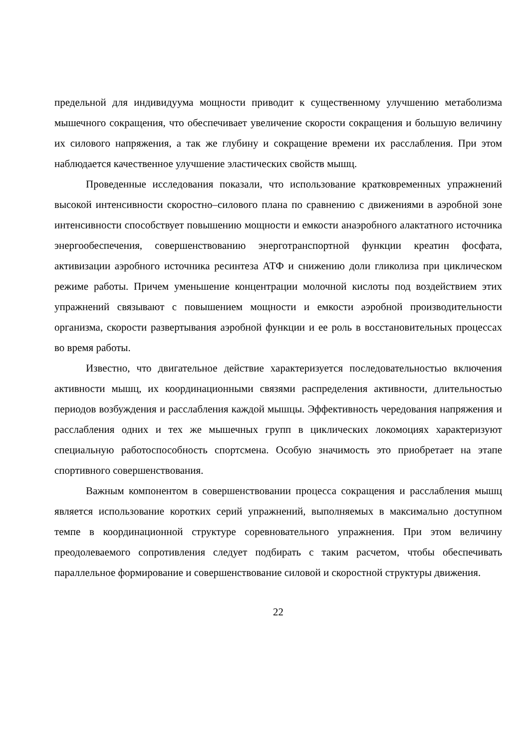предельной для индивидуума мощности приводит к существенному улучшению метаболизма мышечного сокращения, что обеспечивает увеличение скорости сокращения и большую величину их силового напряжения, а так же глубину и сокращение времени их расслабления. При этом наблюдается качественное улучшение эластических свойств мышц.
Проведенные исследования показали, что использование кратковременных упражнений высокой интенсивности скоростно–силового плана по сравнению с движениями в аэробной зоне интенсивности способствует повышению мощности и емкости анаэробного алактатного источника энергообеспечения, совершенствованию энерготранспортной функции креатин фосфата, активизации аэробного источника ресинтеза АТФ и снижению доли гликолиза при циклическом режиме работы. Причем уменьшение концентрации молочной кислоты под воздействием этих упражнений связывают с повышением мощности и емкости аэробной производительности организма, скорости развертывания аэробной функции и ее роль в восстановительных процессах во время работы.
Известно, что двигательное действие характеризуется последовательностью включения активности мышц, их координационными связями распределения активности, длительностью периодов возбуждения и расслабления каждой мышцы. Эффективность чередования напряжения и расслабления одних и тех же мышечных групп в циклических локомоциях характеризуют специальную работоспособность спортсмена. Особую значимость это приобретает на этапе спортивного совершенствования.
Важным компонентом в совершенствовании процесса сокращения и расслабления мышц является использование коротких серий упражнений, выполняемых в максимально доступном темпе в координационной структуре соревновательного упражнения. При этом величину преодолеваемого сопротивления следует подбирать с таким расчетом, чтобы обеспечивать параллельное формирование и совершенствование силовой и скоростной структуры движения.
22